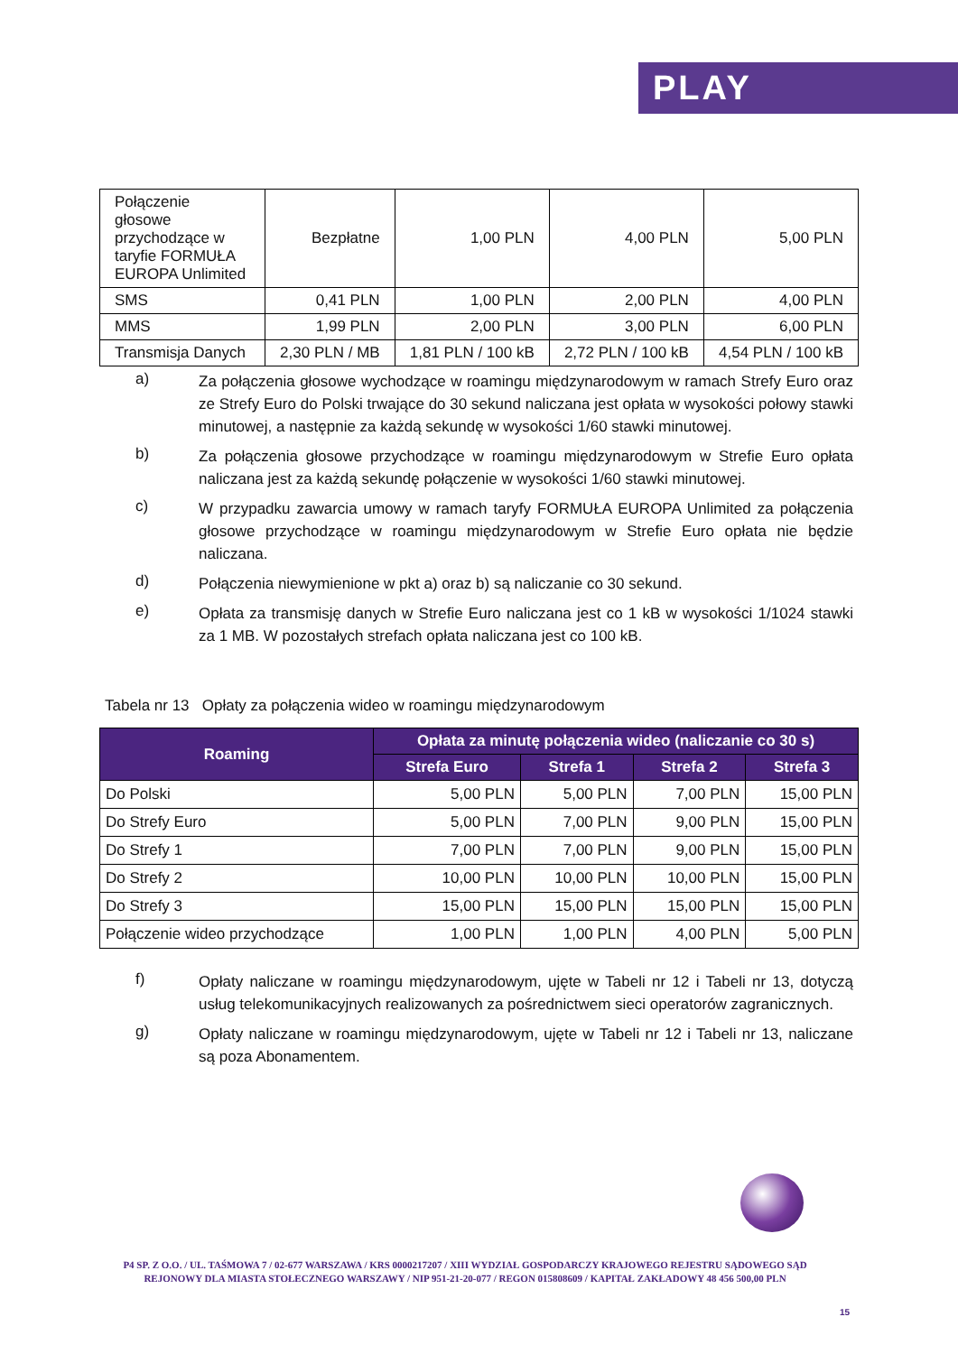PLAY
| Połączenie głosowe przychodzące w taryfie FORMUŁA EUROPA Unlimited | Bezpłatne | 1,00 PLN | 4,00 PLN | 5,00 PLN |
| SMS | 0,41 PLN | 1,00 PLN | 2,00 PLN | 4,00 PLN |
| MMS | 1,99 PLN | 2,00 PLN | 3,00 PLN | 6,00 PLN |
| Transmisja Danych | 2,30 PLN / MB | 1,81 PLN / 100 kB | 2,72 PLN / 100 kB | 4,54 PLN / 100 kB |
a)
Za połączenia głosowe wychodzące w roamingu międzynarodowym w ramach Strefy Euro oraz ze Strefy Euro do Polski trwające do 30 sekund naliczana jest opłata w wysokości połowy stawki minutowej, a następnie za każdą sekundę w wysokości 1/60 stawki minutowej.
b)
Za połączenia głosowe przychodzące w roamingu międzynarodowym w Strefie Euro opłata naliczana jest za każdą sekundę połączenie w wysokości 1/60 stawki minutowej.
c)
W przypadku zawarcia umowy w ramach taryfy FORMUŁA EUROPA Unlimited za połączenia głosowe przychodzące w roamingu międzynarodowym w Strefie Euro opłata nie będzie naliczana.
d)
Połączenia niewymienione w pkt a) oraz b) są naliczanie co 30 sekund.
e)
Opłata za transmisję danych w Strefie Euro naliczana jest co 1 kB w wysokości 1/1024 stawki za 1 MB. W pozostałych strefach opłata naliczana jest co 100 kB.
Tabela nr 13 Opłaty za połączenia wideo w roamingu międzynarodowym
| Roaming | Opłata za minutę połączenia wideo (naliczanie co 30 s) | | | |
| --- | --- | --- | --- | --- |
| | Strefa Euro | Strefa 1 | Strefa 2 | Strefa 3 |
| Do Polski | 5,00 PLN | 5,00 PLN | 7,00 PLN | 15,00 PLN |
| Do Strefy Euro | 5,00 PLN | 7,00 PLN | 9,00 PLN | 15,00 PLN |
| Do Strefy 1 | 7,00 PLN | 7,00 PLN | 9,00 PLN | 15,00 PLN |
| Do Strefy 2 | 10,00 PLN | 10,00 PLN | 10,00 PLN | 15,00 PLN |
| Do Strefy 3 | 15,00 PLN | 15,00 PLN | 15,00 PLN | 15,00 PLN |
| Połączenie wideo przychodzące | 1,00 PLN | 1,00 PLN | 4,00 PLN | 5,00 PLN |
f)
Opłaty naliczane w roamingu międzynarodowym, ujęte w Tabeli nr 12 i Tabeli nr 13, dotyczą usług telekomunikacyjnych realizowanych za pośrednictwem sieci operatorów zagranicznych.
g)
Opłaty naliczane w roamingu międzynarodowym, ujęte w Tabeli nr 12 i Tabeli nr 13, naliczane są poza Abonamentem.
P4 SP. Z O.O. / UL. TAŚMOWA 7 / 02-677 WARSZAWA / KRS 0000217207 / XIII WYDZIAŁ GOSPODARCZY KRAJOWEGO REJESTRU SĄDOWEGO SĄD REJONOWY DLA MIASTA STOŁECZNEGO WARSZAWY / NIP 951-21-20-077 / REGON 015808609 / KAPITAŁ ZAKŁADOWY 48 456 500,00 PLN
15